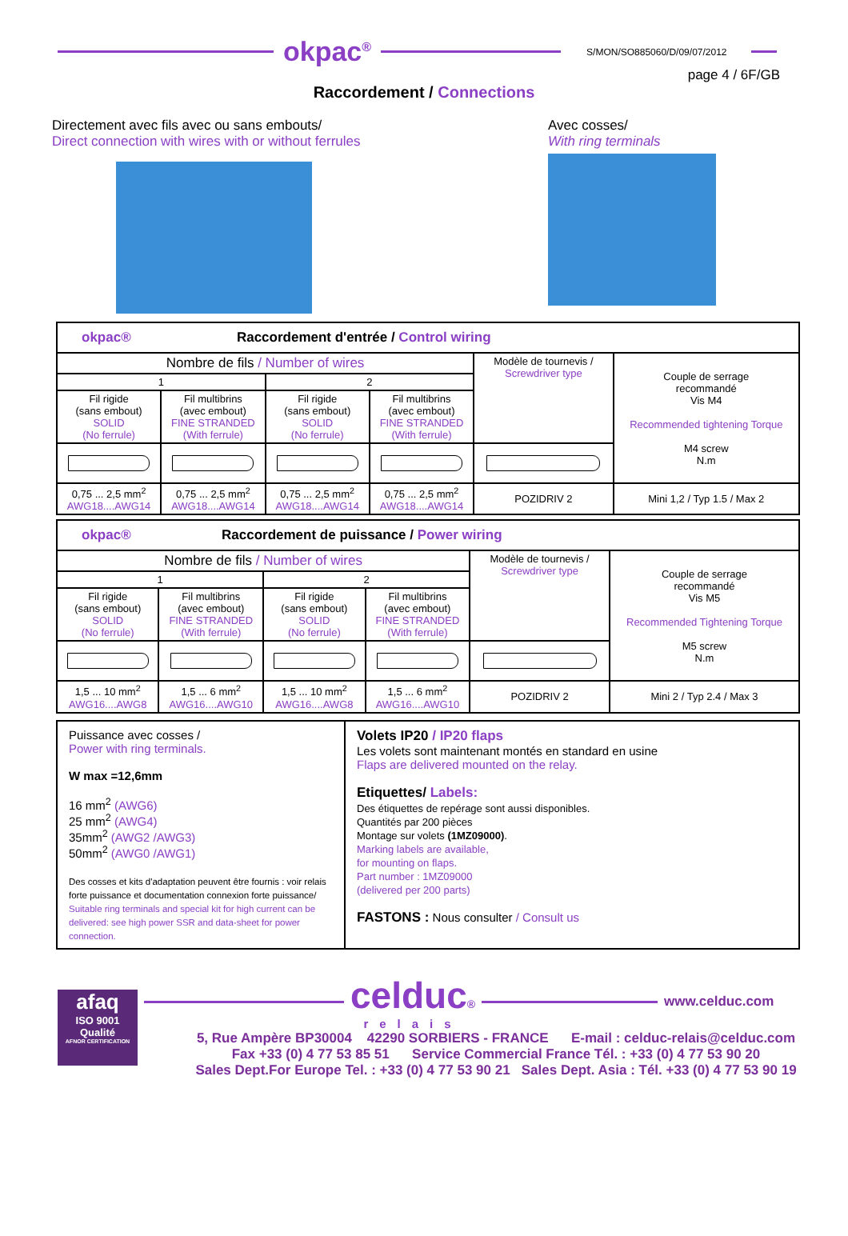okpac<sup>®</sup>
S/MON/SO885060/D/09/07/2012
page 4 / 6F/GB
Raccordement / Connections
Directement avec fils avec ou sans embouts/
Direct connection with wires with or without ferrules
Avec cosses/
With ring terminals
| okpac® Raccordement d'entrée / Control wiring | | | | | |
| Nombre de fils / Number of wires | | | | Modèle de tournevis / Screwdriver type | Couple de serrage recommandé Vis M4 Recommended tightening Torque M4 screw N.m |
| 1 | | 2 | | | |
| Fil rigide (sans embout) SOLID (No ferrule) | Fil multibrins (avec embout) FINE STRANDED (With ferrule) | Fil rigide (sans embout) SOLID (No ferrule) | Fil multibrins (avec embout) FINE STRANDED (With ferrule) | | |
| 0,75 ... 2,5 mm<sup>2</sup> AWG18....AWG14 | 0,75 ... 2,5 mm<sup>2</sup> AWG18....AWG14 | 0,75 ... 2,5 mm<sup>2</sup> AWG18....AWG14 | 0,75 ... 2,5 mm<sup>2</sup> AWG18....AWG14 | POZIDRIV 2 | Mini 1,2 / Typ 1.5 / Max 2 |
| okpac® Raccordement de puissance / Power wiring | | | | | |
| Nombre de fils / Number of wires | | | | Modèle de tournevis / Screwdriver type | Couple de serrage recommandé Vis M5 Recommended Tightening Torque M5 screw N.m |
| 1 | | 2 | | | |
| Fil rigide (sans embout) SOLID (No ferrule) | Fil multibrins (avec embout) FINE STRANDED (With ferrule) | Fil rigide (sans embout) SOLID (No ferrule) | Fil multibrins (avec embout) FINE STRANDED (With ferrule) | | |
| 1,5 ... 10 mm<sup>2</sup> AWG16....AWG8 | 1,5 ... 6 mm<sup>2</sup> AWG16....AWG10 | 1,5 ... 10 mm<sup>2</sup> AWG16....AWG8 | 1,5 ... 6 mm<sup>2</sup> AWG16....AWG10 | POZIDRIV 2 | Mini 2 / Typ 2.4 / Max 3 |
| Puissance avec cosses / Power with ring terminals. W max =12,6mm 16 mm<sup>2</sup> (AWG6) 25 mm<sup>2</sup> (AWG4) 35mm<sup>2</sup> (AWG2 /AWG3) 50mm<sup>2</sup> (AWG0 /AWG1) Des cosses et kits d'adaptation peuvent être fournis : voir relais forte puissance et documentation connexion forte puissance/ Suitable ring terminals and special kit for high current can be delivered: see high power SSR and data-sheet for power connection. | Volets IP20 / IP20 flaps Les volets sont maintenant montés en standard en usine Flaps are delivered mounted on the relay. Etiquettes/ Labels: Des étiquettes de repérage sont aussi disponibles. Quantités par 200 pièces Montage sur volets (1MZ09000) . Marking labels are available, for mounting on flaps. Part number : 1MZ09000 (delivered per 200 parts) FASTONS : Nous consulter / Consult us |
afaq
ISO 9001
Qualité
AFNOR CERTIFICATION
celduc®
relais
www.celduc.com
5, Rue Ampère BP30004 42290 SORBIERS - FRANCE E-mail : celduc-relais@celduc.com
Fax +33 (0) 4 77 53 85 51 Service Commercial France Tél. : +33 (0) 4 77 53 90 20
Sales Dept.For Europe Tel. : +33 (0) 4 77 53 90 21 Sales Dept. Asia : Tél. +33 (0) 4 77 53 90 19